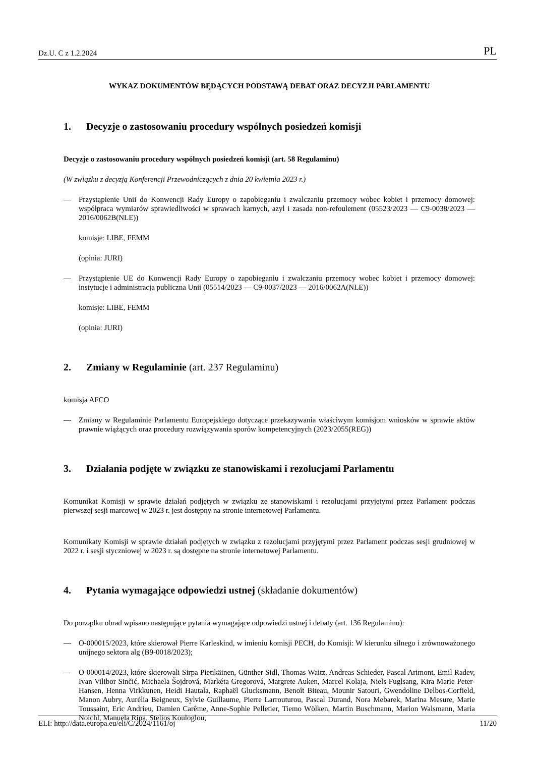Dz.U. C z 1.2.2024 PL
WYKAZ DOKUMENTÓW BĘDĄCYCH PODSTAWĄ DEBAT ORAZ DECYZJI PARLAMENTU
1. Decyzje o zastosowaniu procedury wspólnych posiedzeń komisji
Decyzje o zastosowaniu procedury wspólnych posiedzeń komisji (art. 58 Regulaminu)
(W związku z decyzją Konferencji Przewodniczących z dnia 20 kwietnia 2023 r.)
— Przystąpienie Unii do Konwencji Rady Europy o zapobieganiu i zwalczaniu przemocy wobec kobiet i przemocy domowej: współpraca wymiarów sprawiedliwości w sprawach karnych, azyl i zasada non-refoulement (05523/2023 — C9-0038/2023 — 2016/0062B(NLE))
komisje: LIBE, FEMM
(opinia: JURI)
— Przystąpienie UE do Konwencji Rady Europy o zapobieganiu i zwalczaniu przemocy wobec kobiet i przemocy domowej: instytucje i administracja publiczna Unii (05514/2023 — C9-0037/2023 — 2016/0062A(NLE))
komisje: LIBE, FEMM
(opinia: JURI)
2. Zmiany w Regulaminie (art. 237 Regulaminu)
komisja AFCO
— Zmiany w Regulaminie Parlamentu Europejskiego dotyczące przekazywania właściwym komisjom wniosków w sprawie aktów prawnie wiążących oraz procedury rozwiązywania sporów kompetencyjnych (2023/2055(REG))
3. Działania podjęte w związku ze stanowiskami i rezolucjami Parlamentu
Komunikat Komisji w sprawie działań podjętych w związku ze stanowiskami i rezolucjami przyjętymi przez Parlament podczas pierwszej sesji marcowej w 2023 r. jest dostępny na stronie internetowej Parlamentu.
Komunikaty Komisji w sprawie działań podjętych w związku z rezolucjami przyjętymi przez Parlament podczas sesji grudniowej w 2022 r. i sesji styczniowej w 2023 r. są dostępne na stronie internetowej Parlamentu.
4. Pytania wymagające odpowiedzi ustnej (składanie dokumentów)
Do porządku obrad wpisano następujące pytania wymagające odpowiedzi ustnej i debaty (art. 136 Regulaminu):
— O-000015/2023, które skierował Pierre Karleskind, w imieniu komisji PECH, do Komisji: W kierunku silnego i zrównoważonego unijnego sektora alg (B9-0018/2023);
— O-000014/2023, które skierowali Sirpa Pietikäinen, Günther Sidl, Thomas Waitz, Andreas Schieder, Pascal Arimont, Emil Radev, Ivan Vilibor Sinčić, Michaela Šojdrová, Markéta Gregorová, Margrete Auken, Marcel Kolaja, Niels Fuglsang, Kira Marie Peter-Hansen, Henna Virkkunen, Heidi Hautala, Raphaël Glucksmann, Benoît Biteau, Mounir Satouri, Gwendoline Delbos-Corfield, Manon Aubry, Aurélia Beigneux, Sylvie Guillaume, Pierre Larrouturou, Pascal Durand, Nora Mebarek, Marina Mesure, Marie Toussaint, Eric Andrieu, Damien Carême, Anne-Sophie Pelletier, Tiemo Wölken, Martin Buschmann, Marion Walsmann, Maria Noichl, Manuela Ripa, Stelios Kouloglou,
ELI: http://data.europa.eu/eli/C/2024/1161/oj 11/20